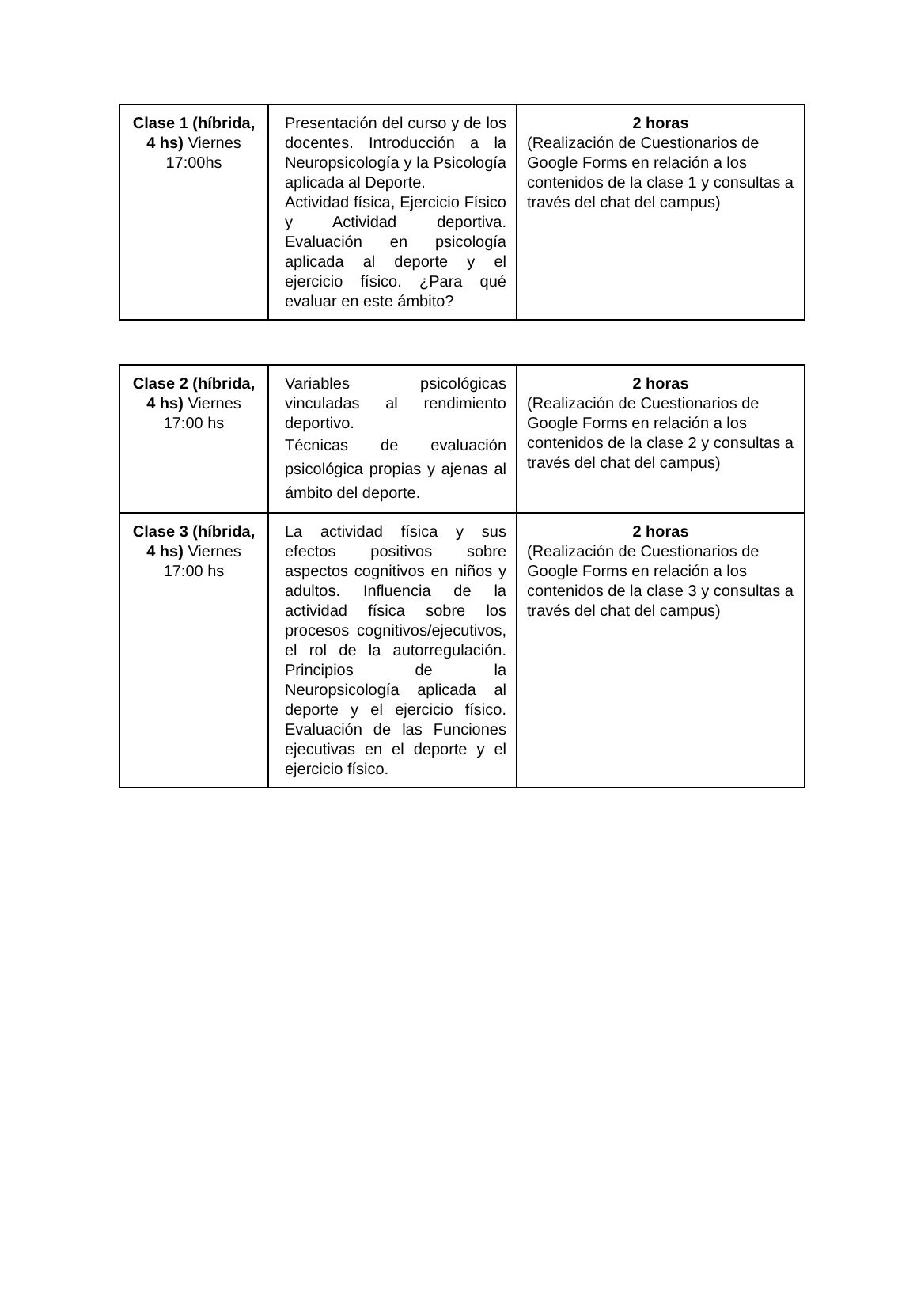| Clase 1 (híbrida, 4 hs) Viernes 17:00hs | Presentación del curso y de los docentes. Introducción a la Neuropsicología y la Psicología aplicada al Deporte. Actividad física, Ejercicio Físico y Actividad deportiva. Evaluación en psicología aplicada al deporte y el ejercicio físico. ¿Para qué evaluar en este ámbito? | 2 horas (Realización de Cuestionarios de Google Forms en relación a los contenidos de la clase 1 y consultas a través del chat del campus) |
| Clase 2 (híbrida, 4 hs) Viernes 17:00 hs | Variables psicológicas vinculadas al rendimiento deportivo. Técnicas de evaluación psicológica propias y ajenas al ámbito del deporte. | 2 horas (Realización de Cuestionarios de Google Forms en relación a los contenidos de la clase 2 y consultas a través del chat del campus) |
| Clase 3 (híbrida, 4 hs) Viernes 17:00 hs | La actividad física y sus efectos positivos sobre aspectos cognitivos en niños y adultos. Influencia de la actividad física sobre los procesos cognitivos/ejecutivos, el rol de la autorregulación. Principios de la Neuropsicología aplicada al deporte y el ejercicio físico. Evaluación de las Funciones ejecutivas en el deporte y el ejercicio físico. | 2 horas (Realización de Cuestionarios de Google Forms en relación a los contenidos de la clase 3 y consultas a través del chat del campus) |